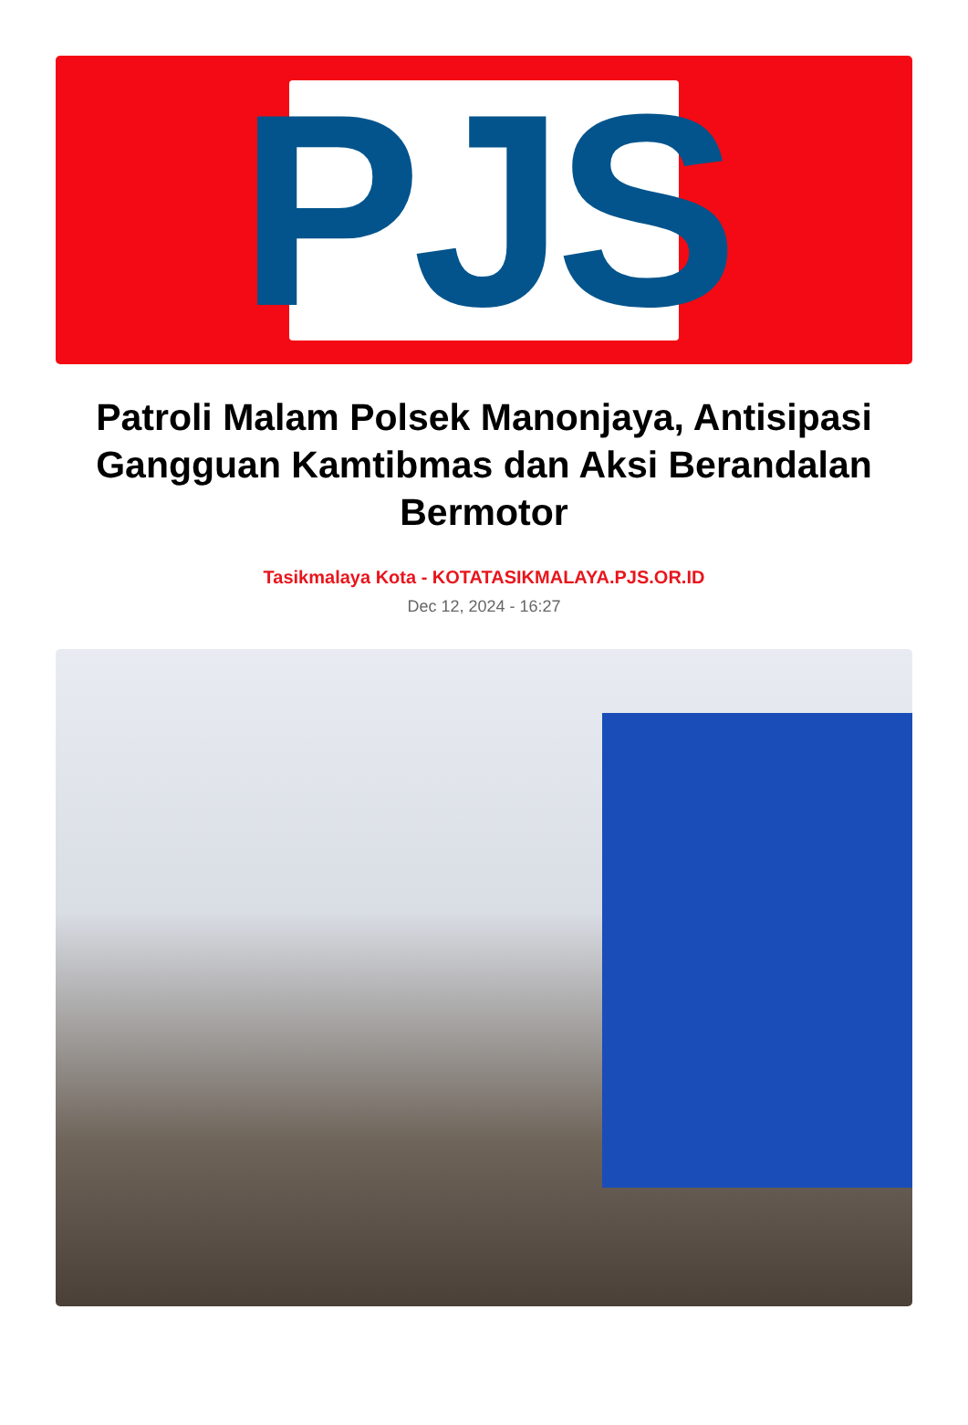PJS
Patroli Malam Polsek Manonjaya, Antisipasi Gangguan Kamtibmas dan Aksi Berandalan Bermotor
Tasikmalaya Kota - KOTATASIKMALAYA.PJS.OR.ID
Dec 12, 2024 - 16:27